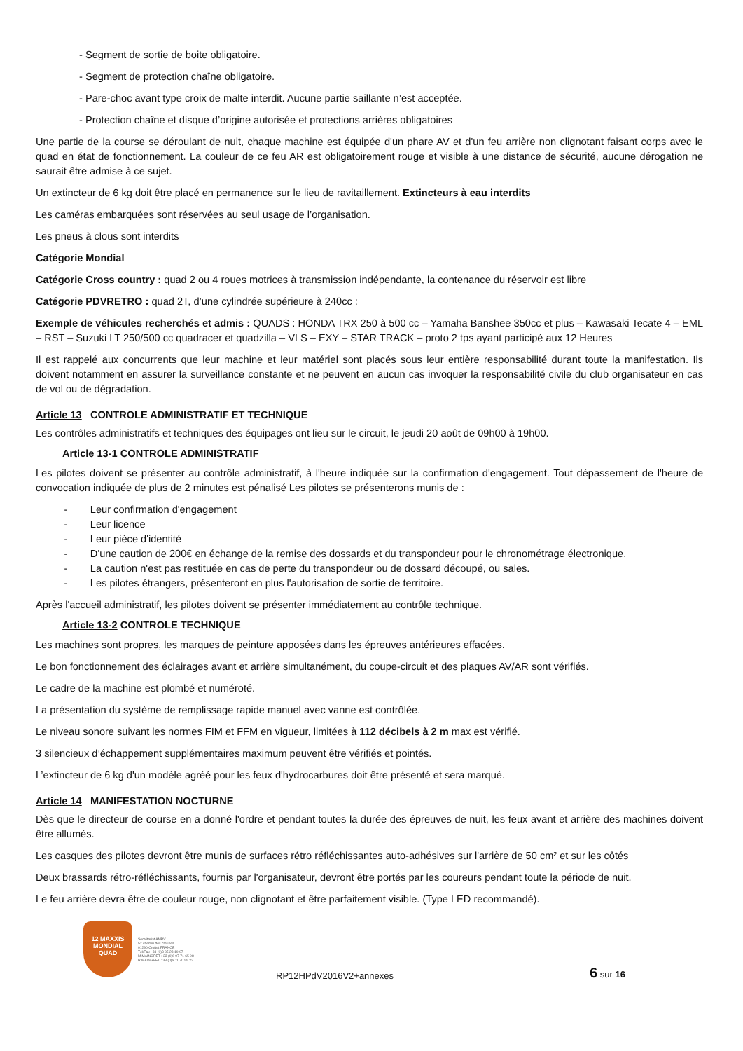- Segment de sortie de boite obligatoire.
- Segment de protection chaîne obligatoire.
- Pare-choc avant type croix de malte interdit. Aucune partie saillante n’est acceptée.
- Protection chaîne et disque d’origine autorisée et protections arrières obligatoires
Une partie de la course se déroulant de nuit, chaque machine est équipée d'un phare AV et d'un feu arrière non clignotant faisant corps avec le quad en état de fonctionnement. La couleur de ce feu AR est obligatoirement rouge et visible à une distance de sécurité, aucune dérogation ne saurait être admise à ce sujet.
Un extincteur de 6 kg doit être placé en permanence sur le lieu de ravitaillement. Extincteurs à eau interdits
Les caméras embarquées sont réservées au seul usage de l’organisation.
Les pneus à clous sont interdits
Catégorie Mondial
Catégorie Cross country : quad 2 ou 4 roues motrices à transmission indépendante, la contenance du réservoir est libre
Catégorie PDVRETRO : quad 2T, d’une cylindrée supérieure à 240cc :
Exemple de véhicules recherchés et admis : QUADS : HONDA TRX 250 à 500 cc – Yamaha Banshee 350cc et plus – Kawasaki Tecate 4 – EML – RST – Suzuki LT 250/500 cc quadracer et quadzilla – VLS – EXY – STAR TRACK – proto 2 tps ayant participé aux 12 Heures
Il est rappelé aux concurrents que leur machine et leur matériel sont placés sous leur entière responsabilité durant toute la manifestation. Ils doivent notamment en assurer la surveillance constante et ne peuvent en aucun cas invoquer la responsabilité civile du club organisateur en cas de vol ou de dégradation.
Article 13 CONTROLE ADMINISTRATIF ET TECHNIQUE
Les contrôles administratifs et techniques des équipages ont lieu sur le circuit, le jeudi 20 août de 09h00 à 19h00.
Article 13-1 CONTROLE ADMINISTRATIF
Les pilotes doivent se présenter au contrôle administratif, à l'heure indiquée sur la confirmation d'engagement. Tout dépassement de l'heure de convocation indiquée de plus de 2 minutes est pénalisé Les pilotes se présenterons munis de :
- Leur confirmation d'engagement
- Leur licence
- Leur pièce d'identité
- D'une caution de 200€ en échange de la remise des dossards et du transpondeur pour le chronométrage électronique.
- La caution n'est pas restituée en cas de perte du transpondeur ou de dossard découpé, ou sales.
- Les pilotes étrangers, présenteront en plus l'autorisation de sortie de territoire.
Après l'accueil administratif, les pilotes doivent se présenter immédiatement au contrôle technique.
Article 13-2 CONTROLE TECHNIQUE
Les machines sont propres, les marques de peinture apposées dans les épreuves antérieures effacées.
Le bon fonctionnement des éclairages avant et arrière simultanément, du coupe-circuit et des plaques AV/AR sont vérifiés.
Le cadre de la machine est plombé et numéroté.
La présentation du système de remplissage rapide manuel avec vanne est contrôlée.
Le niveau sonore suivant les normes FIM et FFM en vigueur, limitées à 112 décibels à 2 m max est vérifié.
3 silencieux d’échappement supplémentaires maximum peuvent être vérifiés et pointés.
L’extincteur de 6 kg d'un modèle agréé pour les feux d'hydrocarbures doit être présenté et sera marqué.
Article 14 MANIFESTATION NOCTURNE
Dès que le directeur de course en a donné l'ordre et pendant toutes la durée des épreuves de nuit, les feux avant et arrière des machines doivent être allumés.
Les casques des pilotes devront être munis de surfaces rétro réfléchissantes auto-adhésives sur l'arrière de 50 cm² et sur les côtés
Deux brassards rétro-réfléchissants, fournis par l'organisateur, devront être portés par les coureurs pendant toute la période de nuit.
Le feu arrière devra être de couleur rouge, non clignotant et être parfaitement visible. (Type LED recommandé).
12 MAXXIS MONDIAL QUAD
Secrétariat AMPV
52 chemin des creuses
01290 Crottet FRANCE
Tél/Fax : 33 (0)3 85 23 10 07
M.MAINGRET : 33 (0)6 07 71 65 98
R.MAINGRET : 33 (0)6 11 70 55 22
RP12HPdV2016V2+annexes
6 sur 16